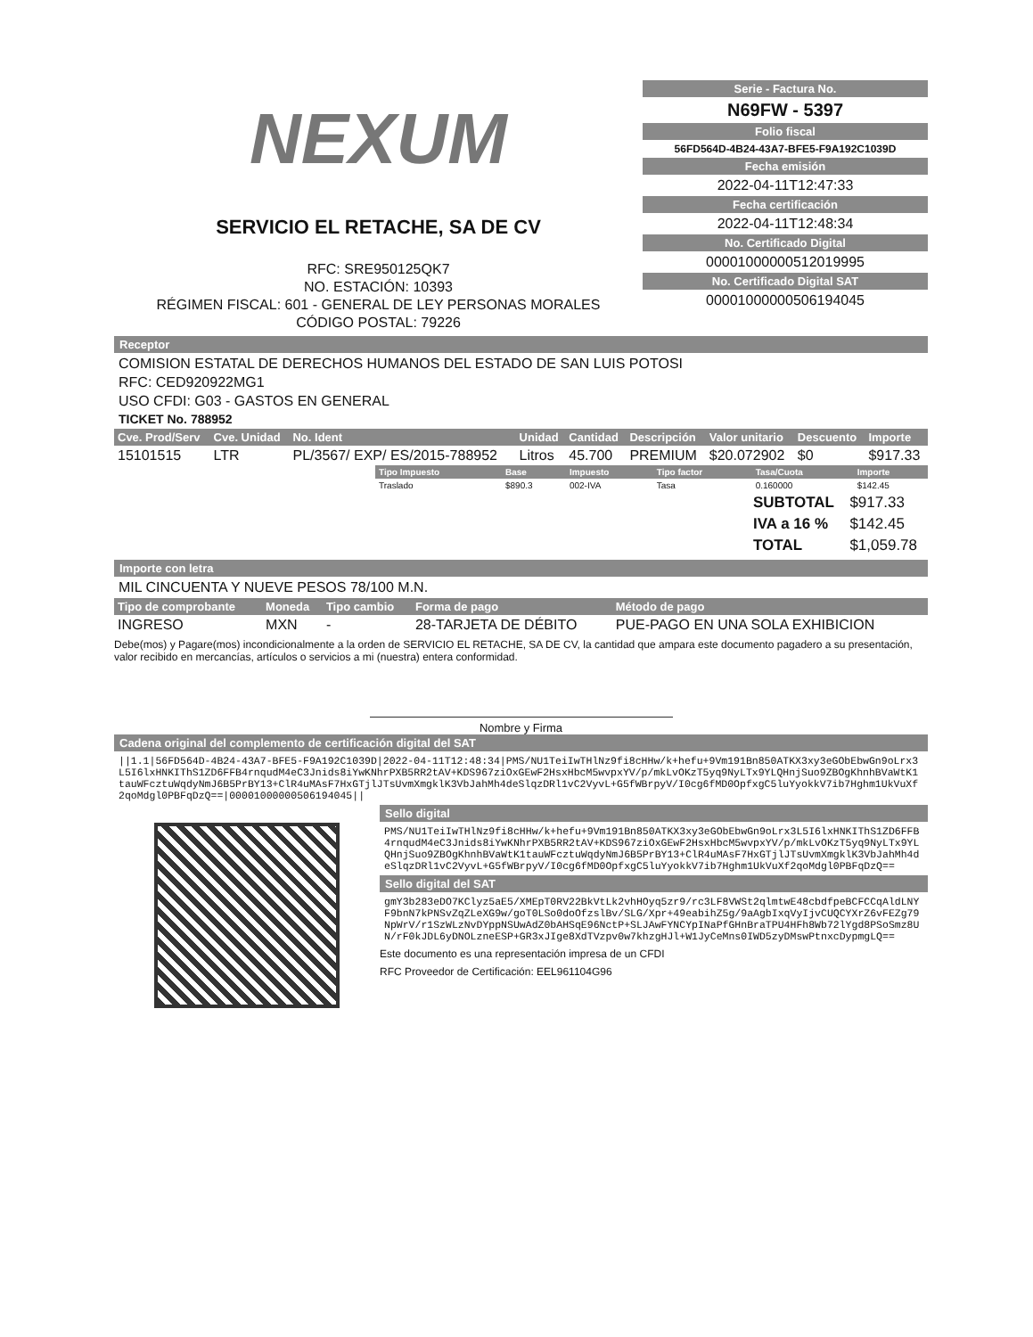NEXUM
SERVICIO EL RETACHE, SA DE CV
RFC: SRE950125QK7
NO. ESTACIÓN: 10393
RÉGIMEN FISCAL: 601 - GENERAL DE LEY PERSONAS MORALES
CÓDIGO POSTAL: 79226
Serie - Factura No.
N69FW - 5397
Folio fiscal
56FD564D-4B24-43A7-BFE5-F9A192C1039D
Fecha emisión
2022-04-11T12:47:33
Fecha certificación
2022-04-11T12:48:34
No. Certificado Digital
00001000000512019995
No. Certificado Digital SAT
00001000000506194045
Receptor
COMISION ESTATAL DE DERECHOS HUMANOS DEL ESTADO DE SAN LUIS POTOSI
RFC: CED920922MG1
USO CFDI: G03 - GASTOS EN GENERAL
TICKET No. 788952
| Cve. Prod/Serv | Cve. Unidad | No. Ident | Unidad | Cantidad | Descripción | Valor unitario | Descuento | Importe |
| --- | --- | --- | --- | --- | --- | --- | --- | --- |
| 15101515 | LTR | PL/3567/ EXP/ ES/2015-788952 | Litros | 45.700 | PREMIUM | $20.072902 | $0 | $917.33 |
| Tipo Impuesto | Base | Impuesto | Tipo factor | Tasa/Cuota | Importe |
| --- | --- | --- | --- | --- | --- |
| Traslado | $890.3 | 002-IVA | Tasa | 0.160000 | $142.45 |
| SUBTOTAL | $917.33 |
| IVA a 16 % | $142.45 |
| TOTAL | $1,059.78 |
Importe con letra
MIL CINCUENTA Y NUEVE PESOS 78/100 M.N.
| Tipo de comprobante | Moneda | Tipo cambio | Forma de pago | Método de pago |
| --- | --- | --- | --- | --- |
| INGRESO | MXN | - | 28-TARJETA DE DÉBITO | PUE-PAGO EN UNA SOLA EXHIBICION |
Debe(mos) y Pagare(mos) incondicionalmente a la orden de SERVICIO EL RETACHE, SA DE CV, la cantidad que ampara este documento pagadero a su presentación, valor recibido en mercancías, artículos o servicios a mi (nuestra) entera conformidad.
Nombre y Firma
Cadena original del complemento de certificación digital del SAT
||1.1|56FD564D-4B24-43A7-BFE5-F9A192C1039D|2022-04-11T12:48:34|PMS/NU1TeiIwTHlNz9fi8cHHw/k+hefu+9Vm191Bn850ATKX3xy3eGObEbwGn9oLrx3L5I6lxHNKIThS1ZD6FFB4rnqudM4eC3Jnids8iYwKNhrPXB5RR2tAV+KDS967ziOxGEwF2HsxHbcM5wvpxYV/p/mkLvOKzT5yq9NyLTx9YLQHnjSuo9ZBOgKhnhBVaWtK1tauWFcztuWqdyNmJ6B5PrBY13+ClR4uMAsF7HxGTjlJTsUvmXmgklK3VbJahMh4deSlqzDRl1vC2VyvL+G5fWBrpyV/I0cg6fMD0OpfxgC5luYyokkV7ib7Hghm1UkVuXf2qoMdgl0PBFqDzQ==|00001000000506194045||
Sello digital
PMS/NU1TeiIwTHlNz9fi8cHHw/k+hefu+9Vm191Bn850ATKX3xy3eGObEbwGn9oLrx3L5I6lxHNKIThS1ZD6FFB4rnqudM4eC3Jnids8iYwKNhrPXB5RR2tAV+KDS967ziOxGEwF2HsxHbcM5wvpxYV/p/mkLvOKzT5yq9NyLTx9YLQHnjSuo9ZBOgKhnhBVaWtK1tauWFcztuWqdyNmJ6B5PrBY13+ClR4uMAsF7HxGTjlJTsUvmXmgklK3VbJahMh4deSlqzDRl1vC2VyvL+G5fWBrpyV/I0cg6fMD0OpfxgC5luYyokkV7ib7Hghm1UkVuXf2qoMdgl0PBFqDzQ==
Sello digital del SAT
gmY3b283eDO7KClyz5aE5/XMEpT0RV22BkVtLk2vhHOyq5zr9/rc3LF8VWSt2qlmtwE48cbdfpeBCFCCqAldLNYF9bnN7kPNSvZqZLeXG9w/goT0LSo0doOfzslBv/SLG/Xpr+49eabihZ5g/9aAgbIxqVyIjvCUQCYXrZ6vFEZg79NpWrV/r1SzWLzNvDYppNSUwAdZ0bAHSqE96NctP+SLJAwFYNCYpINaPfGHnBraTPU4HFh8Wb72lYgd8PSoSmz8UN/rF0kJDL6yDNOLzneESP+GR3xJIge8XdTVzpv0w7khzgHJl+W1JyCeMns0IWD5zyDMswPtnxcDypmgLQ==
Este documento es una representación impresa de un CFDI
RFC Proveedor de Certificación: EEL961104G96